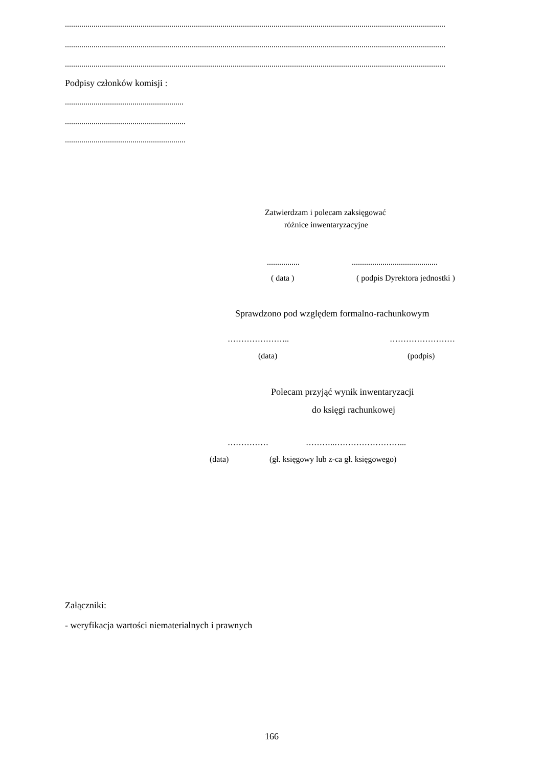..........................................................................................................................................................................................
..........................................................................................................................................................................................
..........................................................................................................................................................................................
Podpisy członków komisji :
..........................................................
...........................................................
...........................................................
Zatwierdzam i polecam zaksięgować
różnice inwentaryzacyjne
................ ..........................................
( data ) ( podpis Dyrektora jednostki )
Sprawdzono pod względem formalno-rachunkowym
………………….. ……………………
(data) (podpis)
Polecam przyjąć wynik inwentaryzacji
do księgi rachunkowej
…………… ………..……………………...
(data) (gł. księgowy lub z-ca gł. księgowego)
Załączniki:
- weryfikacja wartości niematerialnych i prawnych
166